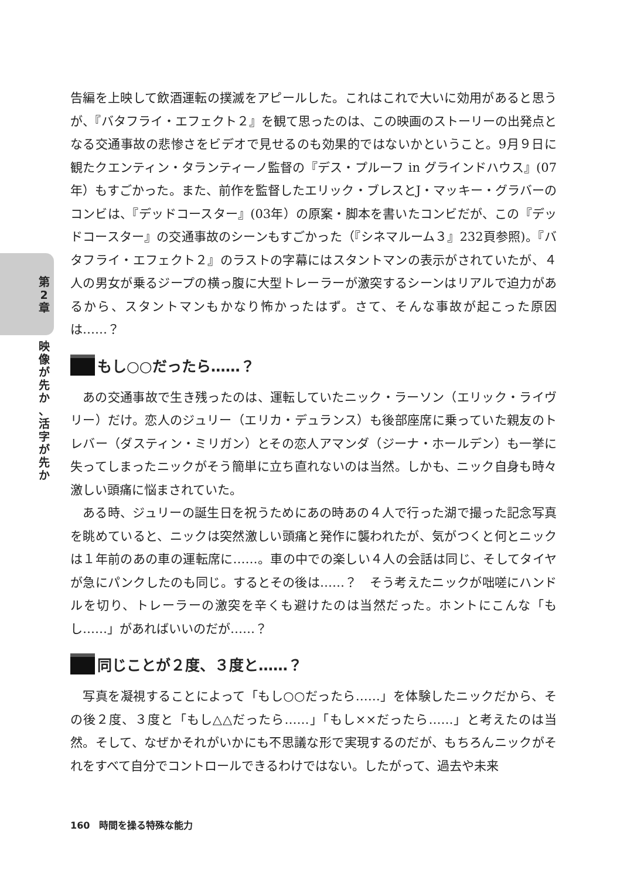第
2
章
映
像
が
先
か
、
活
字
が
先
か
告編を上映して飲酒運転の撲滅をアピールした。これはこれで大いに効用があると思うが、『バタフライ・エフェクト２』を観て思ったのは、この映画のストーリーの出発点となる交通事故の悲惨さをビデオで見せるのも効果的ではないかということ。9月９日に観たクエンティン・タランティーノ監督の『デス・プルーフ in グラインドハウス』(07年）もすごかった。また、前作を監督したエリック・ブレスとJ・マッキー・グラバーのコンビは、『デッドコースター』(03年）の原案・脚本を書いたコンビだが、この『デッドコースター』の交通事故のシーンもすごかった（『シネマルーム３』232頁参照)。『バタフライ・エフェクト２』のラストの字幕にはスタントマンの表示がされていたが、４人の男女が乗るジープの横っ腹に大型トレーラーが激突するシーンはリアルで迫力があるから、スタントマンもかなり怖かったはず。さて、そんな事故が起こった原因は……？
もし○○だったら……？
あの交通事故で生き残ったのは、運転していたニック・ラーソン（エリック・ライヴリー）だけ。恋人のジュリー（エリカ・デュランス）も後部座席に乗っていた親友のトレバー（ダスティン・ミリガン）とその恋人アマンダ（ジーナ・ホールデン）も一挙に失ってしまったニックがそう簡単に立ち直れないのは当然。しかも、ニック自身も時々激しい頭痛に悩まされていた。
ある時、ジュリーの誕生日を祝うためにあの時あの４人で行った湖で撮った記念写真を眺めていると、ニックは突然激しい頭痛と発作に襲われたが、気がつくと何とニックは１年前のあの車の運転席に……。車の中での楽しい４人の会話は同じ、そしてタイヤが急にパンクしたのも同じ。するとその後は……？　そう考えたニックが咄嗟にハンドルを切り、トレーラーの激突を辛くも避けたのは当然だった。ホントにこんな「もし……」があればいいのだが……？
同じことが２度、３度と……？
写真を凝視することによって「もし○○だったら……」を体験したニックだから、その後２度、３度と「もし△△だったら……」「もし××だったら……」と考えたのは当然。そして、なぜかそれがいかにも不思議な形で実現するのだが、もちろんニックがそれをすべて自分でコントロールできるわけではない。したがって、過去や未来
160　時間を操る特殊な能力